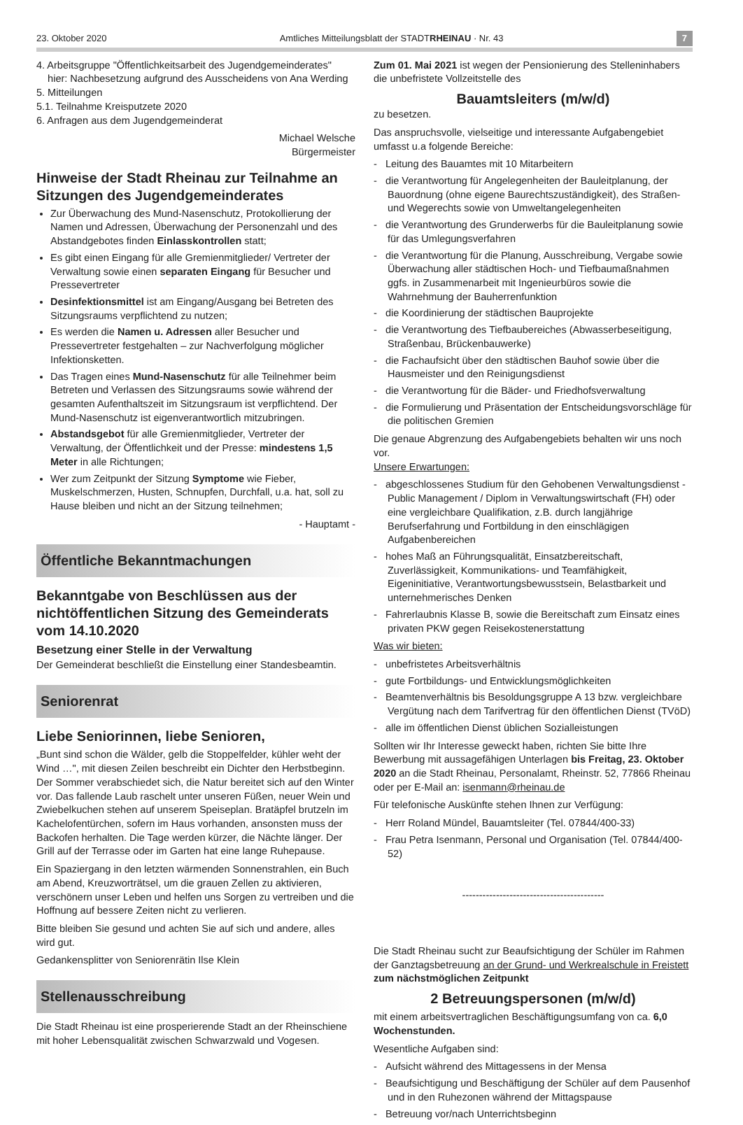23. Oktober 2020 Amtliches Mitteilungsblatt der STADTRHEINAU · Nr. 43 7
4. Arbeitsgruppe "Öffentlichkeitsarbeit des Jugendgemeinderates"
hier: Nachbesetzung aufgrund des Ausscheidens von Ana Werding
5. Mitteilungen
5.1. Teilnahme Kreisputzete 2020
6. Anfragen aus dem Jugendgemeinderat
Michael Welsche
Bürgermeister
Hinweise der Stadt Rheinau zur Teilnahme an Sitzungen des Jugendgemeinderates
Zur Überwachung des Mund-Nasenschutz, Protokollierung der Namen und Adressen, Überwachung der Personenzahl und des Abstandgebotes finden Einlasskontrollen statt;
Es gibt einen Eingang für alle Gremienmitglieder/ Vertreter der Verwaltung sowie einen separaten Eingang für Besucher und Pressevertreter
Desinfektionsmittel ist am Eingang/Ausgang bei Betreten des Sitzungsraums verpflichtend zu nutzen;
Es werden die Namen u. Adressen aller Besucher und Pressevertreter festgehalten – zur Nachverfolgung möglicher Infektionsketten.
Das Tragen eines Mund-Nasenschutz für alle Teilnehmer beim Betreten und Verlassen des Sitzungsraums sowie während der gesamten Aufenthaltszeit im Sitzungsraum ist verpflichtend. Der Mund-Nasenschutz ist eigenverantwortlich mitzubringen.
Abstandsgebot für alle Gremienmitglieder, Vertreter der Verwaltung, der Öffentlichkeit und der Presse: mindestens 1,5 Meter in alle Richtungen;
Wer zum Zeitpunkt der Sitzung Symptome wie Fieber, Muskelschmerzen, Husten, Schnupfen, Durchfall, u.a. hat, soll zu Hause bleiben und nicht an der Sitzung teilnehmen;
- Hauptamt -
Öffentliche Bekanntmachungen
Bekanntgabe von Beschlüssen aus der nichtöffentlichen Sitzung des Gemeinderats vom 14.10.2020
Besetzung einer Stelle in der Verwaltung
Der Gemeinderat beschließt die Einstellung einer Standesbeamtin.
Seniorenrat
Liebe Seniorinnen, liebe Senioren,
„Bunt sind schon die Wälder, gelb die Stoppelfelder, kühler weht der Wind …", mit diesen Zeilen beschreibt ein Dichter den Herbstbeginn. Der Sommer verabschiedet sich, die Natur bereitet sich auf den Winter vor. Das fallende Laub raschelt unter unseren Füßen, neuer Wein und Zwiebelkuchen stehen auf unserem Speiseplan. Bratäpfel brutzeln im Kachelofentürchen, sofern im Haus vorhanden, ansonsten muss der Backofen herhalten. Die Tage werden kürzer, die Nächte länger. Der Grill auf der Terrasse oder im Garten hat eine lange Ruhepause.
Ein Spaziergang in den letzten wärmenden Sonnenstrahlen, ein Buch am Abend, Kreuzworträtsel, um die grauen Zellen zu aktivieren, verschönern unser Leben und helfen uns Sorgen zu vertreiben und die Hoffnung auf bessere Zeiten nicht zu verlieren.
Bitte bleiben Sie gesund und achten Sie auf sich und andere, alles wird gut.
Gedankensplitter von Seniorenrätin Ilse Klein
Stellenausschreibung
Die Stadt Rheinau ist eine prosperierende Stadt an der Rheinschiene mit hoher Lebensqualität zwischen Schwarzwald und Vogesen.
Zum 01. Mai 2021 ist wegen der Pensionierung des Stelleninhabers die unbefristete Vollzeitstelle des
Bauamtsleiters (m/w/d)
zu besetzen.
Das anspruchsvolle, vielseitige und interessante Aufgabengebiet umfasst u.a folgende Bereiche:
- Leitung des Bauamtes mit 10 Mitarbeitern
- die Verantwortung für Angelegenheiten der Bauleitplanung, der Bauordnung (ohne eigene Baurechtszuständigkeit), des Straßen- und Wegerechts sowie von Umweltangelegenheiten
- die Verantwortung des Grunderwerbs für die Bauleitplanung sowie für das Umlegungsverfahren
- die Verantwortung für die Planung, Ausschreibung, Vergabe sowie Überwachung aller städtischen Hoch- und Tiefbaumaßnahmen ggfs. in Zusammenarbeit mit Ingenieurbüros sowie die Wahrnehmung der Bauherrenfunktion
- die Koordinierung der städtischen Bauprojekte
- die Verantwortung des Tiefbaubereiches (Abwasserbeseitigung, Straßenbau, Brückenbauwerke)
- die Fachaufsicht über den städtischen Bauhof sowie über die Hausmeister und den Reinigungsdienst
- die Verantwortung für die Bäder- und Friedhofsverwaltung
- die Formulierung und Präsentation der Entscheidungsvorschläge für die politischen Gremien
Die genaue Abgrenzung des Aufgabengebiets behalten wir uns noch vor.
Unsere Erwartungen:
- abgeschlossenes Studium für den Gehobenen Verwaltungsdienst - Public Management / Diplom in Verwaltungswirtschaft (FH) oder eine vergleichbare Qualifikation, z.B. durch langjährige Berufserfahrung und Fortbildung in den einschlägigen Aufgabenbereichen
- hohes Maß an Führungsqualität, Einsatzbereitschaft, Zuverlässigkeit, Kommunikations- und Teamfähigkeit, Eigeninitiative, Verantwortungsbewusstsein, Belastbarkeit und unternehmerisches Denken
- Fahrerlaubnis Klasse B, sowie die Bereitschaft zum Einsatz eines privaten PKW gegen Reisekostenerstattung
Was wir bieten:
- unbefristetes Arbeitsverhältnis
- gute Fortbildungs- und Entwicklungsmöglichkeiten
- Beamtenverhältnis bis Besoldungsgruppe A 13 bzw. vergleichbare Vergütung nach dem Tarifvertrag für den öffentlichen Dienst (TVöD)
- alle im öffentlichen Dienst üblichen Sozialleistungen
Sollten wir Ihr Interesse geweckt haben, richten Sie bitte Ihre Bewerbung mit aussagefähigen Unterlagen bis Freitag, 23. Oktober 2020 an die Stadt Rheinau, Personalamt, Rheinstr. 52, 77866 Rheinau oder per E-Mail an: isenmann@rheinau.de
Für telefonische Auskünfte stehen Ihnen zur Verfügung:
- Herr Roland Mündel, Bauamtsleiter (Tel. 07844/400-33)
- Frau Petra Isenmann, Personal und Organisation (Tel. 07844/400-52)
------------------------------------------
Die Stadt Rheinau sucht zur Beaufsichtigung der Schüler im Rahmen der Ganztagsbetreuung an der Grund- und Werkrealschule in Freistett zum nächstmöglichen Zeitpunkt
2 Betreuungspersonen (m/w/d)
mit einem arbeitsvertraglichen Beschäftigungsumfang von ca. 6,0 Wochenstunden.
Wesentliche Aufgaben sind:
- Aufsicht während des Mittagessens in der Mensa
- Beaufsichtigung und Beschäftigung der Schüler auf dem Pausenhof und in den Ruhezonen während der Mittagspause
- Betreuung vor/nach Unterrichtsbeginn